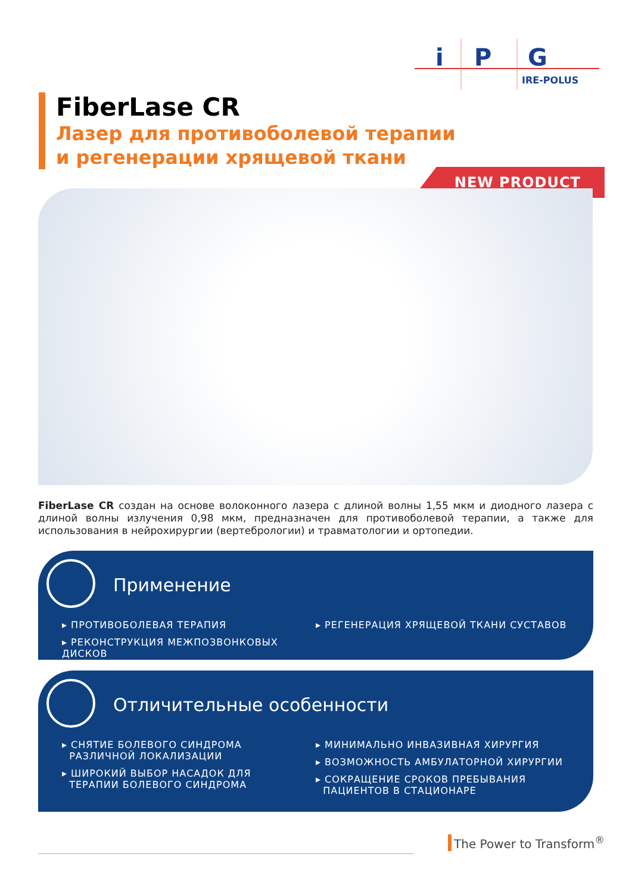i
P
G
IRE-POLUS
FiberLase CR
Лазер для противоболевой терапии
и регенерации хрящевой ткани
NEW PRODUCT
FiberLase CR создан на основе волоконного лазера с длиной волны 1,55 мкм и диодного лазера с длиной волны излучения 0,98 мкм, предназначен для противоболевой терапии, а также для использования в нейрохирургии (вертебрологии) и травматологии и ортопедии.
Применение
▸ ПРОТИВОБОЛЕВАЯ ТЕРАПИЯ
▸ РЕКОНСТРУКЦИЯ МЕЖПОЗВОНКОВЫХ ДИСКОВ
▸ РЕГЕНЕРАЦИЯ ХРЯЩЕВОЙ ТКАНИ СУСТАВОВ
Отличительные особенности
▸ СНЯТИЕ БОЛЕВОГО СИНДРОМА
РАЗЛИЧНОЙ ЛОКАЛИЗАЦИИ
▸ ШИРОКИЙ ВЫБОР НАСАДОК ДЛЯ
ТЕРАПИИ БОЛЕВОГО СИНДРОМА
▸ МИНИМАЛЬНО ИНВАЗИВНАЯ ХИРУРГИЯ
▸ ВОЗМОЖНОСТЬ АМБУЛАТОРНОЙ ХИРУРГИИ
▸ СОКРАЩЕНИЕ СРОКОВ ПРЕБЫВАНИЯ
ПАЦИЕНТОВ В СТАЦИОНАРЕ
The Power to Transform<sup>®</sup>